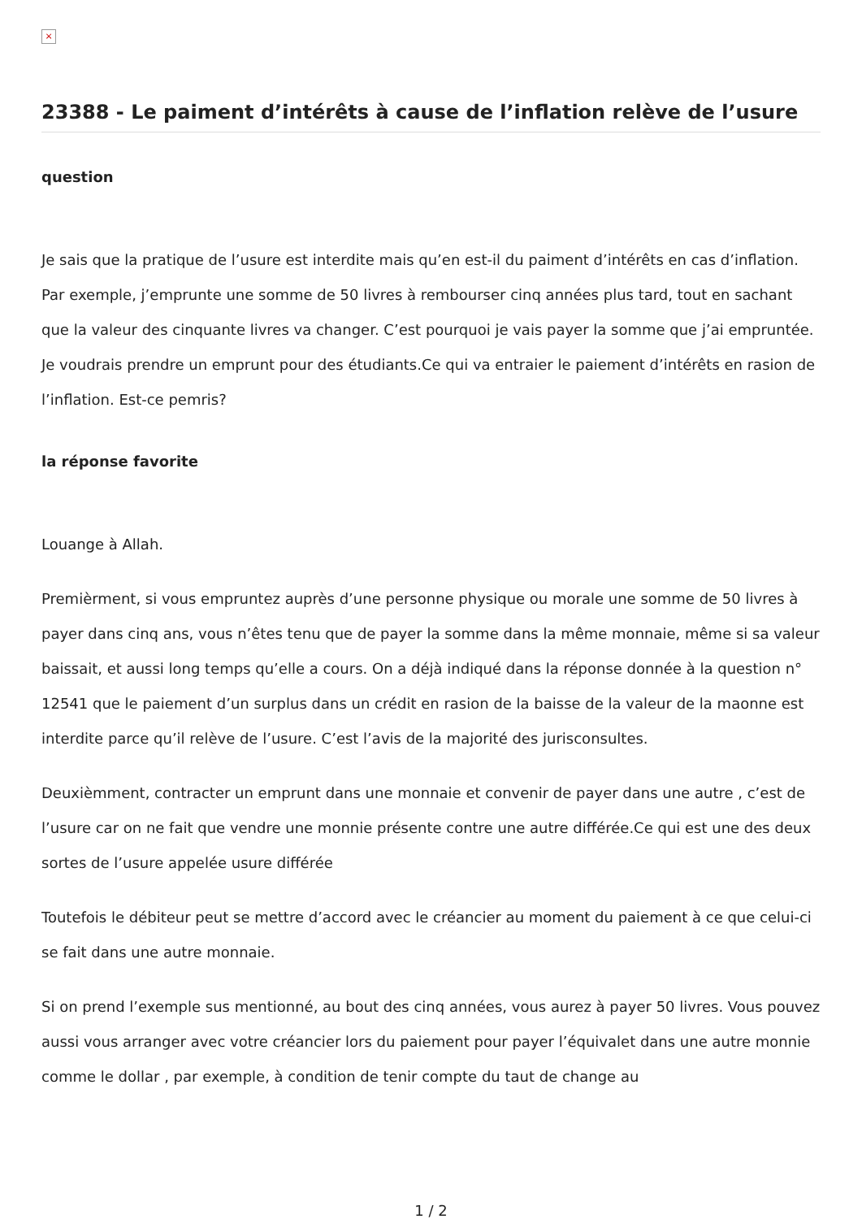×
23388 - Le paiment d’intérêts à cause de l’inflation relève de l’usure
question
Je sais que la pratique de l’usure est interdite mais qu’en est-il du paiment d’intérêts en cas d’inflation. Par exemple, j’emprunte une somme de 50 livres à rembourser cinq années plus tard, tout en sachant que la valeur des cinquante livres va changer. C’est pourquoi je vais payer la somme que j’ai empruntée. Je voudrais prendre un emprunt pour des étudiants.Ce qui va entraier le paiement d’intérêts en rasion de l’inflation. Est-ce pemris?
la réponse favorite
Louange à Allah.
Premièrment, si vous empruntez auprès d’une personne physique ou morale une somme de 50 livres à payer dans cinq ans, vous n’êtes tenu que de payer la somme dans la même monnaie, même si sa valeur baissait, et aussi long temps qu’elle a cours. On a déjà indiqué dans la réponse donnée à la question n° 12541 que le paiement d’un surplus dans un crédit en rasion de la baisse de la valeur de la maonne est interdite parce qu’il relève de l’usure. C’est l’avis de la majorité des jurisconsultes.
Deuxièmment, contracter un emprunt dans une monnaie et convenir de payer dans une autre , c’est de l’usure car on ne fait que vendre une monnie présente contre une autre différée.Ce qui est une des deux sortes de l’usure appelée usure différée
Toutefois le débiteur peut se mettre d’accord avec le créancier au moment du paiement à ce que celui-ci se fait dans une autre monnaie.
Si on prend l’exemple sus mentionné, au bout des cinq années, vous aurez à payer 50 livres. Vous pouvez aussi vous arranger avec votre créancier lors du paiement pour payer l’équivalet dans une autre monnie comme le dollar , par exemple, à condition de tenir compte du taut de change au
1 / 2